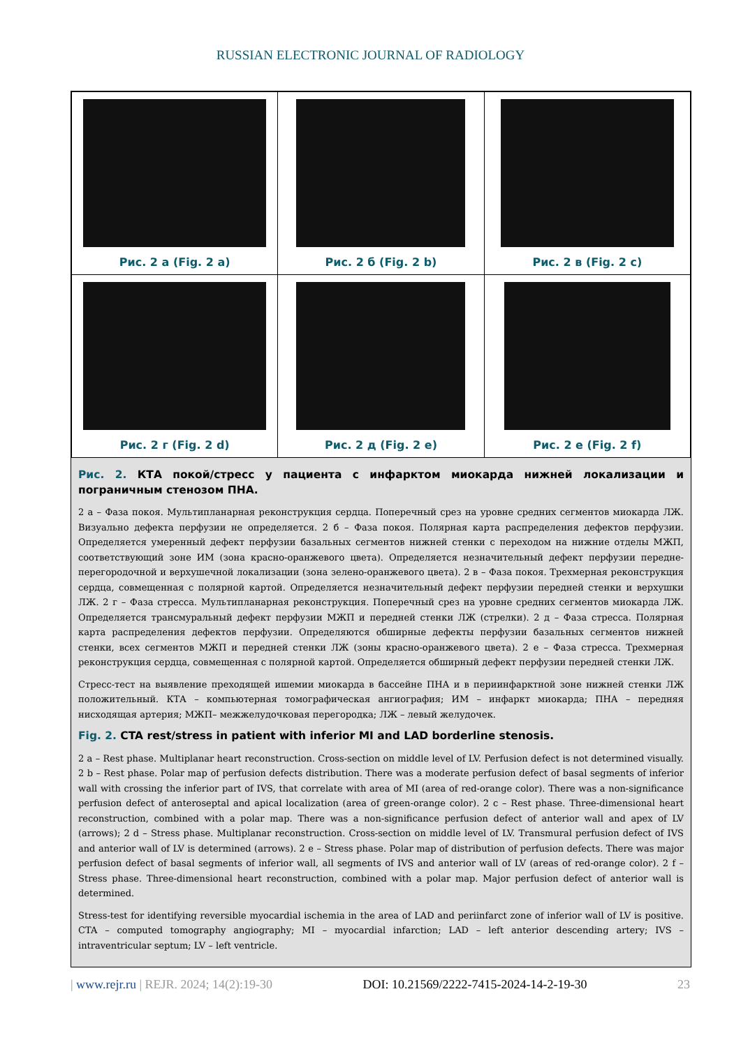RUSSIAN ELECTRONIC JOURNAL OF RADIOLOGY
| Рис. 2 а (Fig. 2 a) | Рис. 2 б (Fig. 2 b) | Рис. 2 в (Fig. 2 c) |
| Рис. 2 г (Fig. 2 d) | Рис. 2 д (Fig. 2 e) | Рис. 2 е (Fig. 2 f) |
Рис. 2. КТА покой/стресс у пациента с инфарктом миокарда нижней локализации и пограничным стенозом ПНА.
2 а – Фаза покоя. Мультипланарная реконструкция сердца. Поперечный срез на уровне средних сегментов миокарда ЛЖ. Визуально дефекта перфузии не определяется. 2 б – Фаза покоя. Полярная карта распределения дефектов перфузии. Определяется умеренный дефект перфузии базальных сегментов нижней стенки с переходом на нижние отделы МЖП, соответствующий зоне ИМ (зона красно-оранжевого цвета). Определяется незначительный дефект перфузии передне-перегородочной и верхушечной локализации (зона зелено-оранжевого цвета). 2 в – Фаза покоя. Трехмерная реконструкция сердца, совмещенная с полярной картой. Определяется незначительный дефект перфузии передней стенки и верхушки ЛЖ. 2 г – Фаза стресса. Мультипланарная реконструкция. Поперечный срез на уровне средних сегментов миокарда ЛЖ. Определяется трансмуральный дефект перфузии МЖП и передней стенки ЛЖ (стрелки). 2 д – Фаза стресса. Полярная карта распределения дефектов перфузии. Определяются обширные дефекты перфузии базальных сегментов нижней стенки, всех сегментов МЖП и передней стенки ЛЖ (зоны красно-оранжевого цвета). 2 е – Фаза стресса. Трехмерная реконструкция сердца, совмещенная с полярной картой. Определяется обширный дефект перфузии передней стенки ЛЖ.
Стресс-тест на выявление преходящей ишемии миокарда в бассейне ПНА и в периинфарктной зоне нижней стенки ЛЖ положительный. КТА – компьютерная томографическая ангиография; ИМ – инфаркт миокарда; ПНА – передняя нисходящая артерия; МЖП– межжелудочковая перегородка; ЛЖ – левый желудочек.
Fig. 2. CTA rest/stress in patient with inferior MI and LAD borderline stenosis.
2 a – Rest phase. Multiplanar heart reconstruction. Cross-section on middle level of LV. Perfusion defect is not determined visually. 2 b – Rest phase. Polar map of perfusion defects distribution. There was a moderate perfusion defect of basal segments of inferior wall with crossing the inferior part of IVS, that correlate with area of MI (area of red-orange color). There was a non-significance perfusion defect of anteroseptal and apical localization (area of green-orange color). 2 c – Rest phase. Three-dimensional heart reconstruction, combined with a polar map. There was a non-significance perfusion defect of anterior wall and apex of LV (arrows); 2 d – Stress phase. Multiplanar reconstruction. Cross-section on middle level of LV. Transmural perfusion defect of IVS and anterior wall of LV is determined (arrows). 2 e – Stress phase. Polar map of distribution of perfusion defects. There was major perfusion defect of basal segments of inferior wall, all segments of IVS and anterior wall of LV (areas of red-orange color). 2 f – Stress phase. Three-dimensional heart reconstruction, combined with a polar map. Major perfusion defect of anterior wall is determined.
Stress-test for identifying reversible myocardial ischemia in the area of LAD and periinfarct zone of inferior wall of LV is positive. CTA – computed tomography angiography; MI – myocardial infarction; LAD – left anterior descending artery; IVS – intraventricular septum; LV – left ventricle.
| www.rejr.ru | REJR. 2024; 14(2):19-30 DOI: 10.21569/2222-7415-2024-14-2-19-30 23